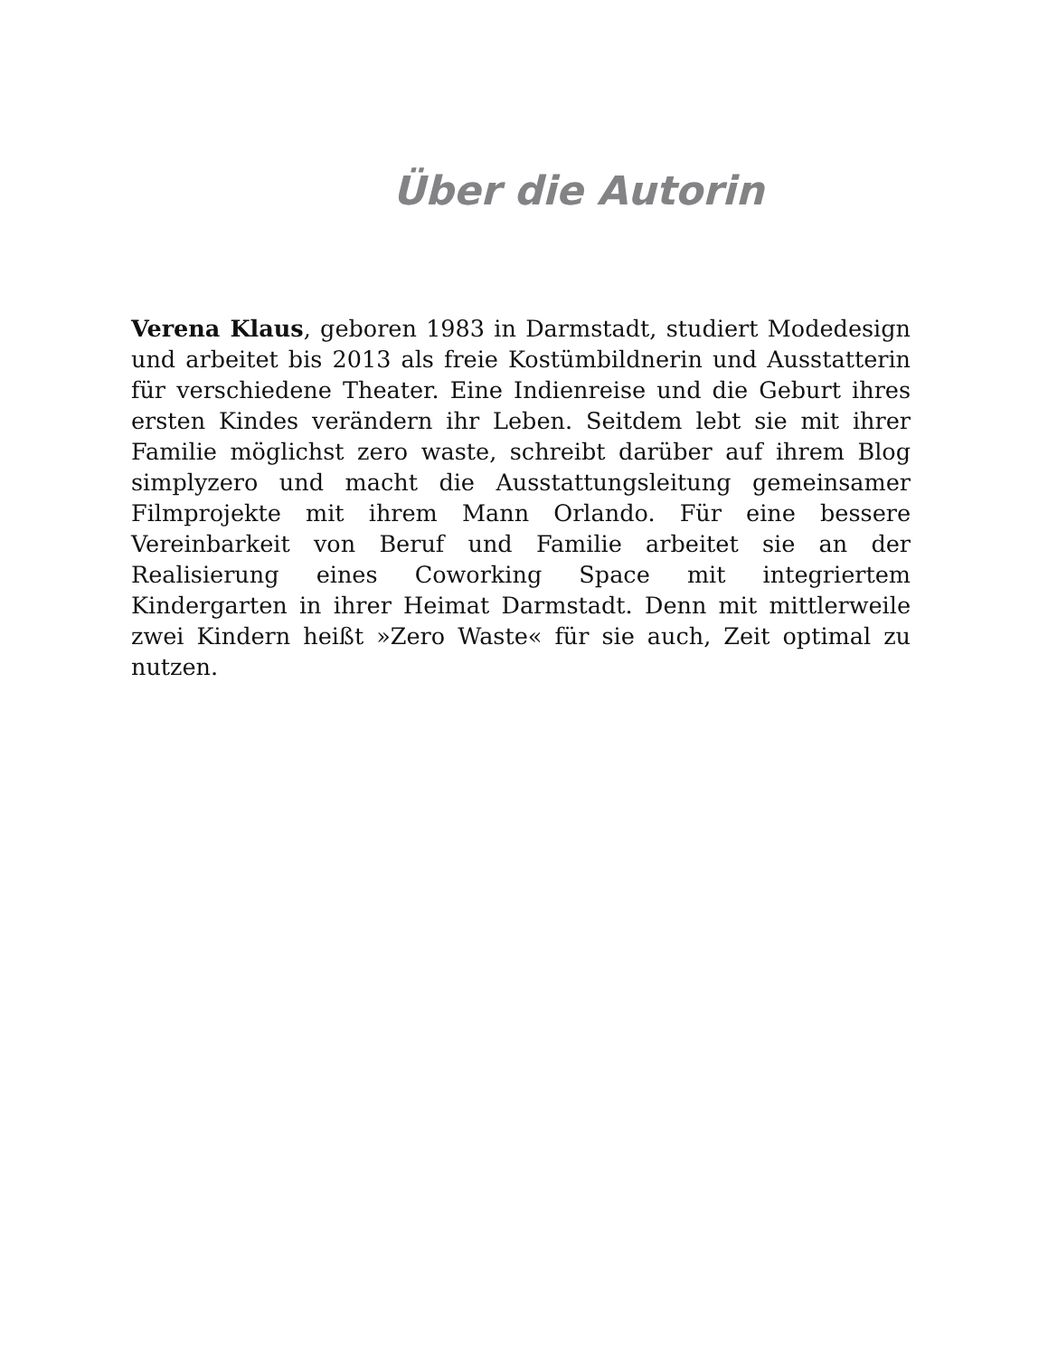Über die Autorin
Verena Klaus, geboren 1983 in Darmstadt, studiert Modedesign und arbeitet bis 2013 als freie Kostümbildnerin und Ausstatterin für verschiedene Theater. Eine Indienreise und die Geburt ihres ersten Kindes verändern ihr Leben. Seitdem lebt sie mit ihrer Familie möglichst zero waste, schreibt darüber auf ihrem Blog simplyzero und macht die Ausstattungsleitung gemeinsamer Filmprojekte mit ihrem Mann Orlando. Für eine bessere Vereinbarkeit von Beruf und Familie arbeitet sie an der Realisierung eines Coworking Space mit integriertem Kindergarten in ihrer Heimat Darmstadt. Denn mit mittlerweile zwei Kindern heißt »Zero Waste« für sie auch, Zeit optimal zu nutzen.